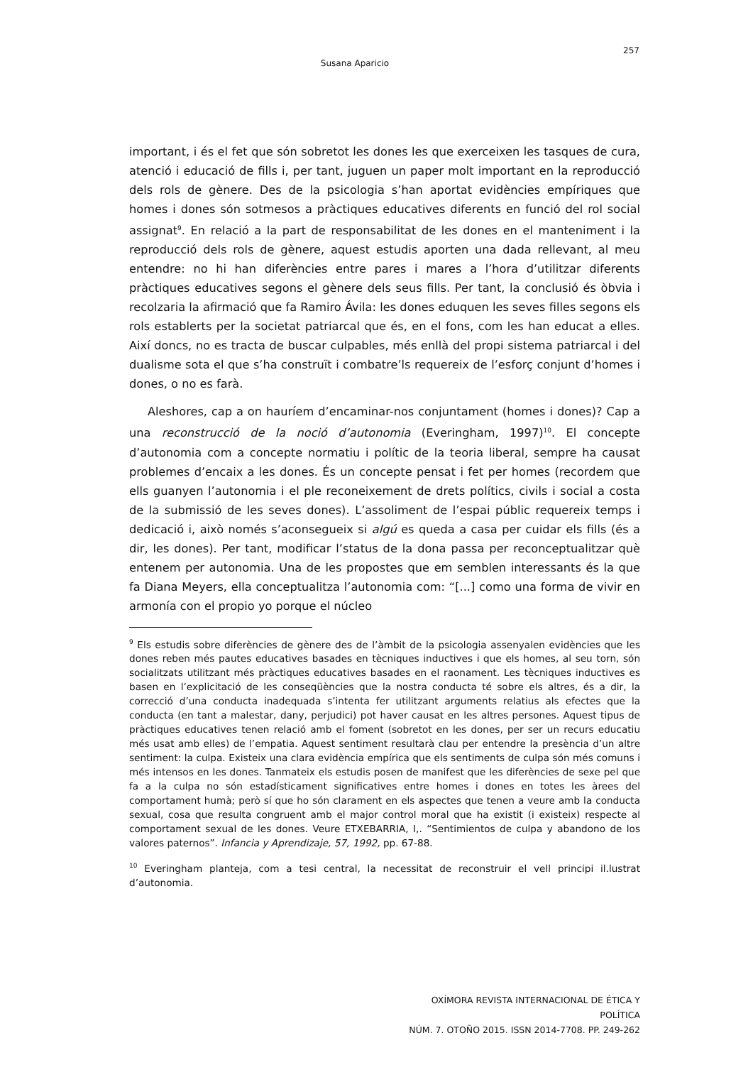257
Susana Aparicio
important, i és el fet que són sobretot les dones les que exerceixen les tasques de cura, atenció i educació de fills i, per tant, juguen un paper molt important en la reproducció dels rols de gènere. Des de la psicologia s’han aportat evidències empíriques que homes i dones són sotmesos a pràctiques educatives diferents en funció del rol social assignat<sup>9</sup>. En relació a la part de responsabilitat de les dones en el manteniment i la reproducció dels rols de gènere, aquest estudis aporten una dada rellevant, al meu entendre: no hi han diferències entre pares i mares a l’hora d’utilitzar diferents pràctiques educatives segons el gènere dels seus fills. Per tant, la conclusió és òbvia i recolzaria la afirmació que fa Ramiro Ávila: les dones eduquen les seves filles segons els rols establerts per la societat patriarcal que és, en el fons, com les han educat a elles. Així doncs, no es tracta de buscar culpables, més enllà del propi sistema patriarcal i del dualisme sota el que s’ha construït i combatre’ls requereix de l’esforç conjunt d’homes i dones, o no es farà.
Aleshores, cap a on hauríem d’encaminar-nos conjuntament (homes i dones)? Cap a una reconstrucció de la noció d’autonomia (Everingham, 1997)<sup>10</sup>. El concepte d’autonomia com a concepte normatiu i polític de la teoria liberal, sempre ha causat problemes d’encaix a les dones. És un concepte pensat i fet per homes (recordem que ells guanyen l’autonomia i el ple reconeixement de drets polítics, civils i social a costa de la submissió de les seves dones). L’assoliment de l’espai públic requereix temps i dedicació i, això només s’aconsegueix si algú es queda a casa per cuidar els fills (és a dir, les dones). Per tant, modificar l’status de la dona passa per reconceptualitzar què entenem per autonomia. Una de les propostes que em semblen interessants és la que fa Diana Meyers, ella conceptualitza l’autonomia com: “[...] como una forma de vivir en armonía con el propio yo porque el núcleo
<sup>9</sup> Els estudis sobre diferències de gènere des de l’àmbit de la psicologia assenyalen evidències que les dones reben més pautes educatives basades en tècniques inductives i que els homes, al seu torn, són socialitzats utilitzant més pràctiques educatives basades en el raonament. Les tècniques inductives es basen en l’explicitació de les conseqüències que la nostra conducta té sobre els altres, és a dir, la correcció d’una conducta inadequada s’intenta fer utilitzant arguments relatius als efectes que la conducta (en tant a malestar, dany, perjudici) pot haver causat en les altres persones. Aquest tipus de pràctiques educatives tenen relació amb el foment (sobretot en les dones, per ser un recurs educatiu més usat amb elles) de l’empatia. Aquest sentiment resultarà clau per entendre la presència d’un altre sentiment: la culpa. Existeix una clara evidència empírica que els sentiments de culpa són més comuns i més intensos en les dones. Tanmateix els estudis posen de manifest que les diferències de sexe pel que fa a la culpa no són estadísticament significatives entre homes i dones en totes les àrees del comportament humà; però sí que ho són clarament en els aspectes que tenen a veure amb la conducta sexual, cosa que resulta congruent amb el major control moral que ha existit (i existeix) respecte al comportament sexual de les dones. Veure ETXEBARRIA, I,. “Sentimientos de culpa y abandono de los valores paternos”. Infancia y Aprendizaje, 57, 1992, pp. 67-88.
<sup>10</sup> Everingham planteja, com a tesi central, la necessitat de reconstruir el vell principi il.lustrat d’autonomia.
OXÍMORA REVISTA INTERNACIONAL DE ÉTICA Y POLÍTICA
NÚM. 7. OTOÑO 2015. ISSN 2014-7708. PP. 249-262